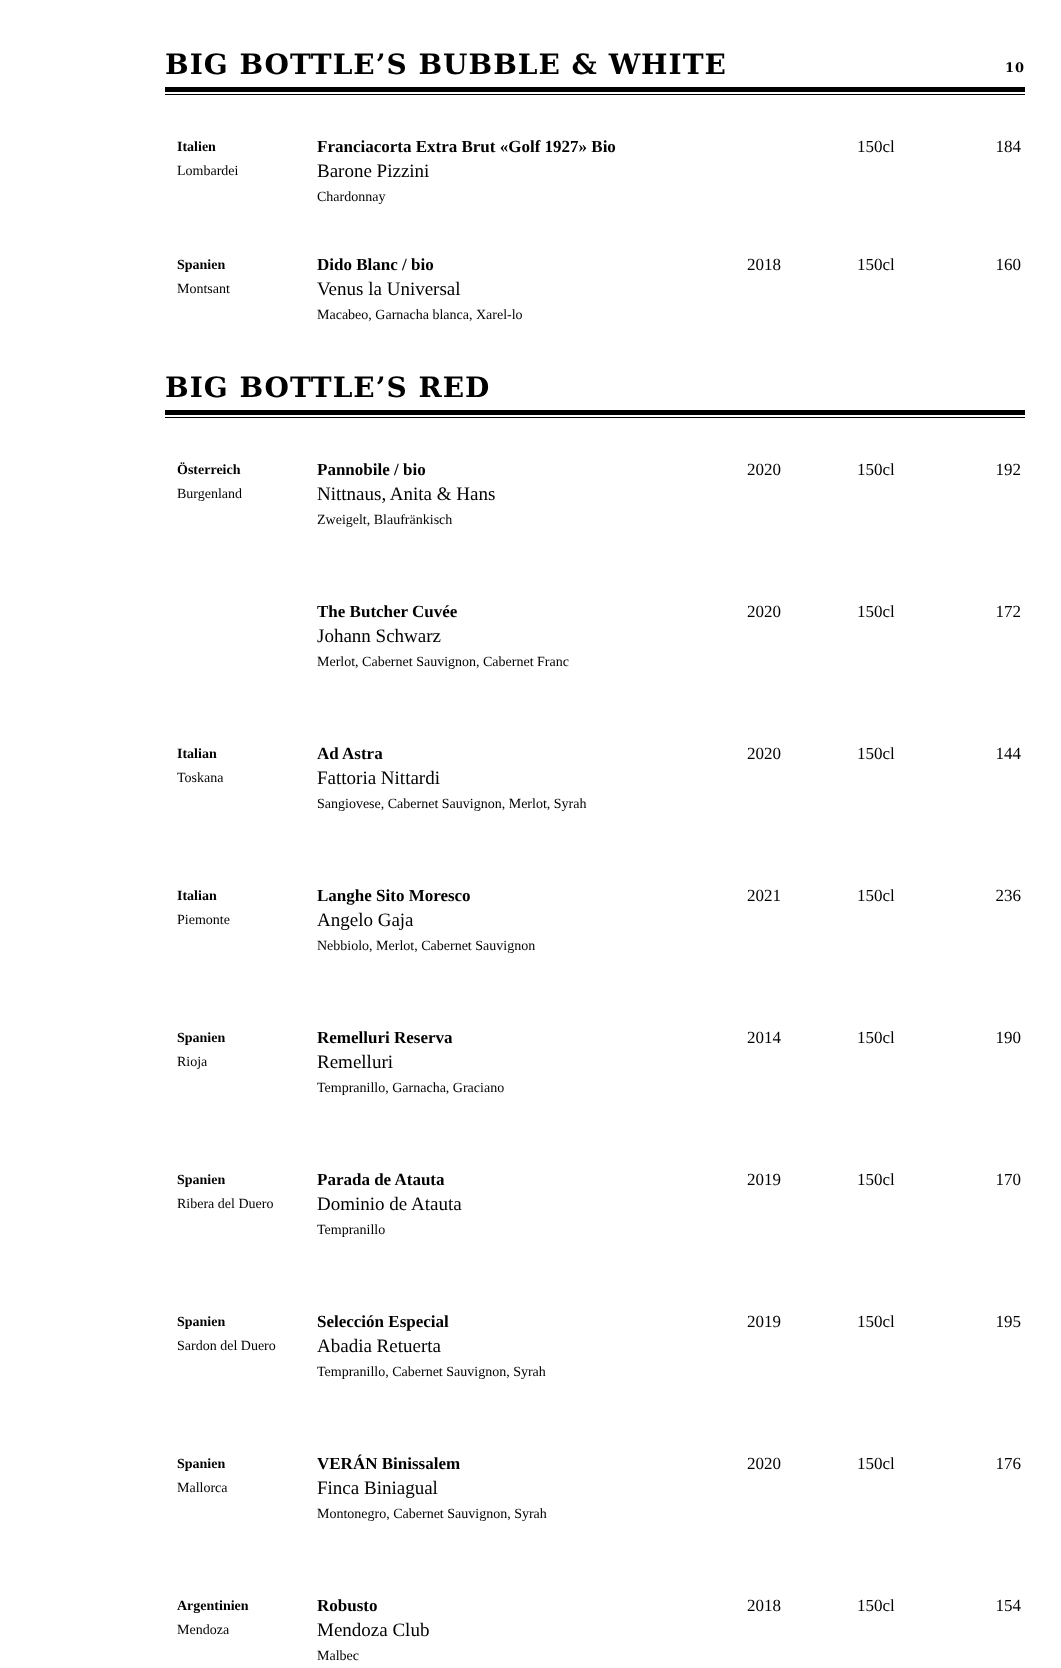BIG BOTTLE’S BUBBLE & WHITE 10
| Italien Lombardei | Franciacorta Extra Brut «Golf 1927» Bio Barone Pizzini Chardonnay | | 150cl | 184 |
| Spanien Montsant | Dido Blanc / bio Venus la Universal Macabeo, Garnacha blanca, Xarel-lo | 2018 | 150cl | 160 |
BIG BOTTLE’S RED
| Österreich Burgenland | Pannobile / bio Nittnaus, Anita & Hans Zweigelt, Blaufränkisch | 2020 | 150cl | 192 |
| | The Butcher Cuvée Johann Schwarz Merlot, Cabernet Sauvignon, Cabernet Franc | 2020 | 150cl | 172 |
| Italian Toskana | Ad Astra Fattoria Nittardi Sangiovese, Cabernet Sauvignon, Merlot, Syrah | 2020 | 150cl | 144 |
| Italian Piemonte | Langhe Sito Moresco Angelo Gaja Nebbiolo, Merlot, Cabernet Sauvignon | 2021 | 150cl | 236 |
| Spanien Rioja | Remelluri Reserva Remelluri Tempranillo, Garnacha, Graciano | 2014 | 150cl | 190 |
| Spanien Ribera del Duero | Parada de Atauta Dominio de Atauta Tempranillo | 2019 | 150cl | 170 |
| Spanien Sardon del Duero | Selección Especial Abadia Retuerta Tempranillo, Cabernet Sauvignon, Syrah | 2019 | 150cl | 195 |
| Spanien Mallorca | VERÁN Binissalem Finca Biniagual Montonegro, Cabernet Sauvignon, Syrah | 2020 | 150cl | 176 |
| Argentinien Mendoza | Robusto Mendoza Club Malbec | 2018 | 150cl | 154 |